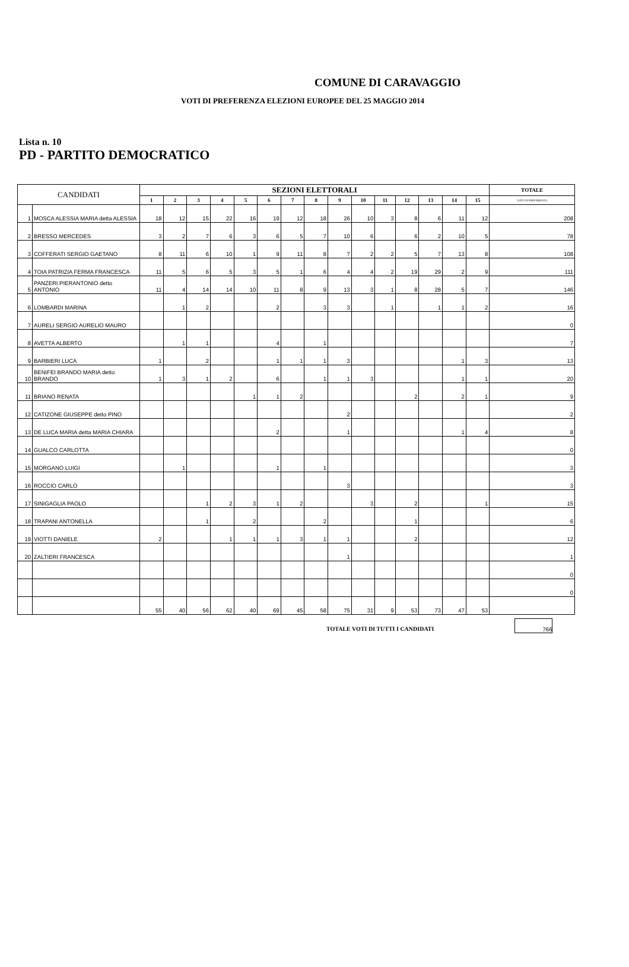COMUNE DI CARAVAGGIO
VOTI DI PREFERENZA ELEZIONI EUROPEE DEL 25 MAGGIO 2014
Lista n. 10
PD - PARTITO DEMOCRATICO
| CANDIDATI | | SEZIONI ELETTORALI | | | | | | | | | | | | | | | TOTALE |
| --- | --- | --- | --- | --- | --- | --- | --- | --- | --- | --- | --- | --- | --- | --- | --- | --- | --- |
| | | 1 | 2 | 3 | 4 | 5 | 6 | 7 | 8 | 9 | 10 | 11 | 12 | 13 | 14 | 15 | VOTI DI PREFERENZA |
| 1 | MOSCA ALESSIA MARIA detta ALESSIA | 18 | 12 | 15 | 22 | 16 | 19 | 12 | 18 | 26 | 10 | 3 | 8 | 6 | 11 | 12 | 208 |
| 2 | BRESSO MERCEDES | 3 | 2 | 7 | 6 | 3 | 6 | 5 | 7 | 10 | 6 | | 6 | 2 | 10 | 5 | 78 |
| 3 | COFFERATI SERGIO GAETANO | 8 | 11 | 6 | 10 | 1 | 9 | 11 | 8 | 7 | 2 | 2 | 5 | 7 | 13 | 8 | 108 |
| 4 | TOIA PATRIZIA FERMA FRANCESCA | 11 | 5 | 6 | 5 | 3 | 5 | 1 | 6 | 4 | 4 | 2 | 19 | 29 | 2 | 9 | 111 |
| 5 | PANZERI PIERANTONIO detto ANTONIO | 11 | 4 | 14 | 14 | 10 | 11 | 8 | 9 | 13 | 3 | 1 | 8 | 28 | 5 | 7 | 146 |
| 6 | LOMBARDI MARINA | | 1 | 2 | | | 2 | | 3 | 3 | | 1 | | 1 | 1 | 2 | 16 |
| 7 | AURELI SERGIO AURELIO MAURO | | | | | | | | | | | | | | | | 0 |
| 8 | AVETTA ALBERTO | | 1 | 1 | | | 4 | | 1 | | | | | | | | 7 |
| 9 | BARBIERI LUCA | 1 | | 2 | | | 1 | 1 | 1 | 3 | | | | | 1 | 3 | 13 |
| 10 | BENIFEI BRANDO MARIA detto BRANDO | 1 | 3 | 1 | 2 | | 6 | | 1 | 1 | 3 | | | | 1 | 1 | 20 |
| 11 | BRIANO RENATA | | | | | 1 | 1 | 2 | | | | | 2 | | 2 | 1 | 9 |
| 12 | CATIZONE GIUSEPPE detto PINO | | | | | | | | | 2 | | | | | | | 2 |
| 13 | DE LUCA MARIA detta MARIA CHIARA | | | | | | 2 | | | 1 | | | | | 1 | 4 | 8 |
| 14 | GUALCO CARLOTTA | | | | | | | | | | | | | | | | 0 |
| 15 | MORGANO LUIGI | | 1 | | | | 1 | | 1 | | | | | | | | 3 |
| 16 | ROCCIO CARLO | | | | | | | | | 3 | | | | | | | 3 |
| 17 | SINIGAGLIA PAOLO | | | 1 | 2 | 3 | 1 | 2 | | | 3 | | 2 | | | 1 | 15 |
| 18 | TRAPANI ANTONELLA | | | 1 | | 2 | | | 2 | | | | 1 | | | | 6 |
| 19 | VIOTTI DANIELE | 2 | | | 1 | 1 | 1 | 3 | 1 | 1 | | | 2 | | | | 12 |
| 20 | ZALTIERI FRANCESCA | | | | | | | | | 1 | | | | | | | 1 |
| | | | | | | | | | | | | | | | | | 0 |
| | | | | | | | | | | | | | | | | | 0 |
| | | 55 | 40 | 56 | 62 | 40 | 69 | 45 | 58 | 75 | 31 | 9 | 53 | 73 | 47 | 53 | |
TOTALE VOTI DI TUTTI I CANDIDATI 766